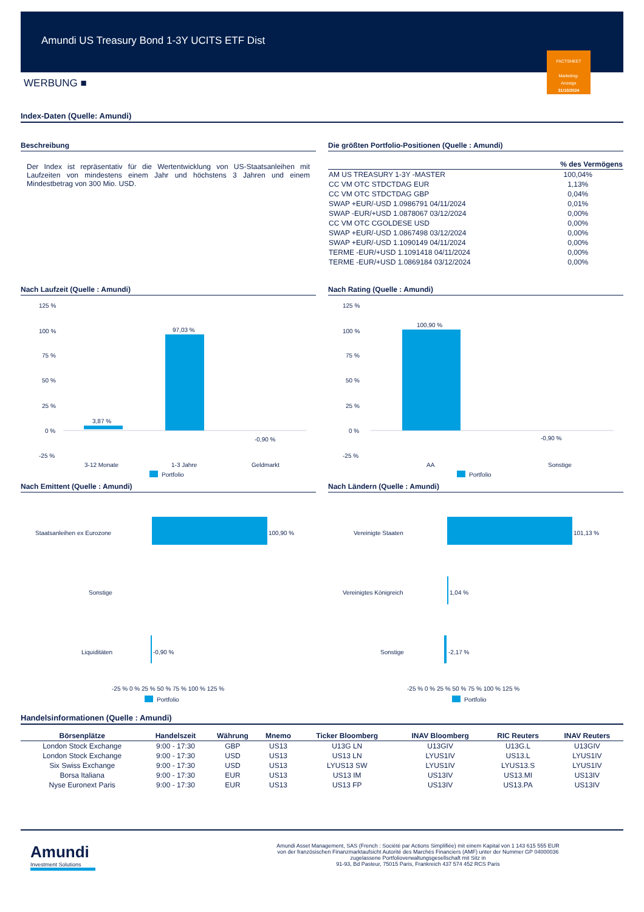Amundi US Treasury Bond 1-3Y UCITS ETF Dist
FACTSHEET
Marketing-
Anzeige
31/10/2024
WERBUNG ■
Index-Daten (Quelle: Amundi)
Beschreibung
Der Index ist repräsentativ für die Wertentwicklung von US-Staatsanleihen mit Laufzeiten von mindestens einem Jahr und höchstens 3 Jahren und einem Mindestbetrag von 300 Mio. USD.
Die größten Portfolio-Positionen (Quelle : Amundi)
| | % des Vermögens |
| --- | --- |
| AM US TREASURY 1-3Y -MASTER | 100,04% |
| CC VM OTC STDCTDAG EUR | 1,13% |
| CC VM OTC STDCTDAG GBP | 0,04% |
| SWAP +EUR/-USD 1.0986791 04/11/2024 | 0,01% |
| SWAP -EUR/+USD 1.0878067 03/12/2024 | 0,00% |
| CC VM OTC CGOLDESE USD | 0,00% |
| SWAP +EUR/-USD 1.0867498 03/12/2024 | 0,00% |
| SWAP +EUR/-USD 1.1090149 04/11/2024 | 0,00% |
| TERME -EUR/+USD 1.1091418 04/11/2024 | 0,00% |
| TERME -EUR/+USD 1.0869184 03/12/2024 | 0,00% |
Nach Laufzeit (Quelle : Amundi)
125 %
100 %
75 %
50 %
25 %
0 %
-25 %
3,87 %
97,03 %
-0,90 %
3-12 Monate
1-3 Jahre
Geldmarkt
Portfolio
Nach Rating (Quelle : Amundi)
125 %
100 %
75 %
50 %
25 %
0 %
-25 %
100,90 %
-0,90 %
AA
Sonstige
Portfolio
Nach Emittent (Quelle : Amundi)
Staatsanleihen ex Eurozone
Sonstige
Liquiditäten
100,90 %
-0,90 %
-25 % 0 % 25 % 50 % 75 % 100 % 125 %
Portfolio
Nach Ländern (Quelle : Amundi)
Vereinigte Staaten
Vereinigtes Königreich
Sonstige
101,13 %
1,04 %
-2,17 %
-25 % 0 % 25 % 50 % 75 % 100 % 125 %
Portfolio
Handelsinformationen (Quelle : Amundi)
| Börsenplätze | Handelszeit | Währung | Mnemo | Ticker Bloomberg | INAV Bloomberg | RIC Reuters | INAV Reuters |
| --- | --- | --- | --- | --- | --- | --- | --- |
| London Stock Exchange | 9:00 - 17:30 | GBP | US13 | U13G LN | U13GIV | U13G.L | U13GIV |
| London Stock Exchange | 9:00 - 17:30 | USD | US13 | US13 LN | LYUS1IV | US13.L | LYUS1IV |
| Six Swiss Exchange | 9:00 - 17:30 | USD | US13 | LYUS13 SW | LYUS1IV | LYUS13.S | LYUS1IV |
| Borsa Italiana | 9:00 - 17:30 | EUR | US13 | US13 IM | US13IV | US13.MI | US13IV |
| Nyse Euronext Paris | 9:00 - 17:30 | EUR | US13 | US13 FP | US13IV | US13.PA | US13IV |
Amundi
Investment Solutions
Amundi Asset Management, SAS (French : Société par Actions Simplifiée) mit einem Kapital von 1 143 615 555 EUR
von der französischen Finanzmarktaufsicht Autorité des Marchés Financiers (AMF) unter der Nummer GP 04000036
zugelassene Portfolioverwaltungsgesellschaft mit Sitz in
91-93, Bd Pasteur, 75015 Paris, Frankreich 437 574 452 RCS Paris